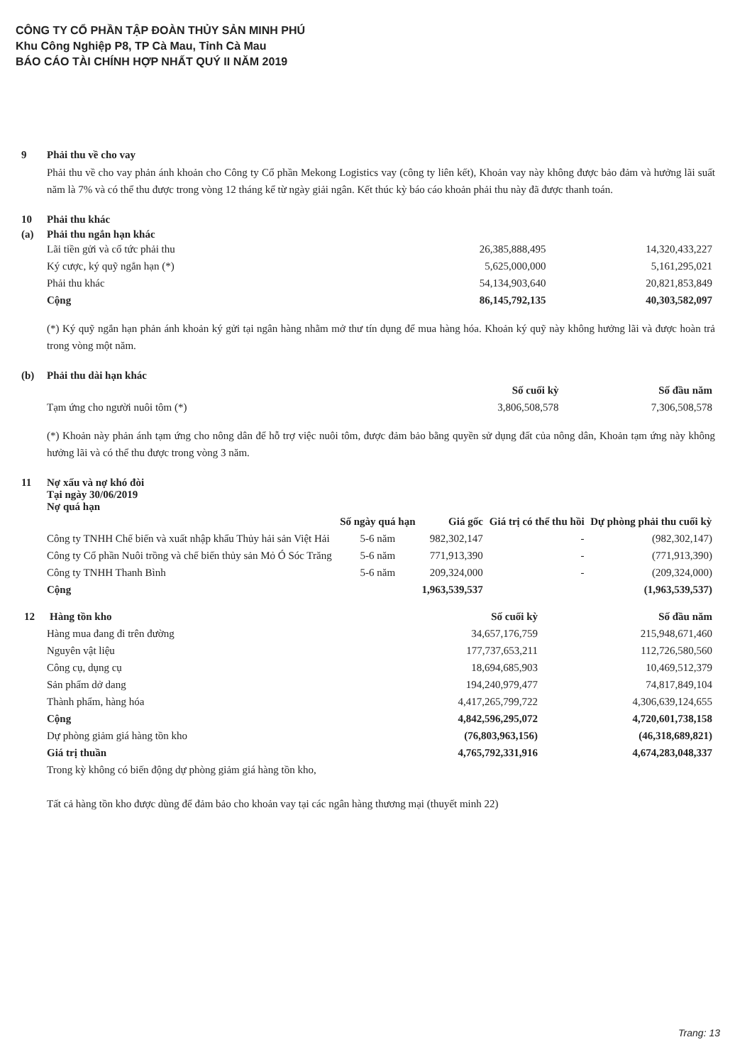CÔNG TY CỔ PHẦN TẬP ĐOÀN THỦY SẢN MINH PHÚ
Khu Công Nghiệp P8, TP Cà Mau, Tỉnh Cà Mau
BÁO CÁO TÀI CHÍNH HỢP NHẤT QUÝ II NĂM 2019
9 Phải thu về cho vay
Phải thu về cho vay phản ánh khoản cho Công ty Cổ phần Mekong Logistics vay (công ty liên kết), Khoản vay này không được bảo đảm và hưởng lãi suất năm là 7% và có thể thu được trong vòng 12 tháng kể từ ngày giải ngân. Kết thúc kỳ báo cáo khoản phải thu này đã được thanh toán.
10 Phải thu khác
(a) Phải thu ngắn hạn khác
| Lãi tiền gửi và cổ tức phải thu | 26,385,888,495 | 14,320,433,227 |
| Ký cược, ký quỹ ngắn hạn (*) | 5,625,000,000 | 5,161,295,021 |
| Phải thu khác | 54,134,903,640 | 20,821,853,849 |
| Cộng | 86,145,792,135 | 40,303,582,097 |
(*) Ký quỹ ngắn hạn phản ánh khoản ký gửi tại ngân hàng nhằm mở thư tín dụng để mua hàng hóa. Khoản ký quỹ này không hưởng lãi và được hoàn trả trong vòng một năm.
(b) Phải thu dài hạn khác
| | Số cuối kỳ | Số đầu năm |
| --- | --- | --- |
| Tạm ứng cho người nuôi tôm (*) | 3,806,508,578 | 7,306,508,578 |
(*) Khoản này phản ánh tạm ứng cho nông dân để hỗ trợ việc nuôi tôm, được đảm bảo bằng quyền sử dụng đất của nông dân, Khoản tạm ứng này không hưởng lãi và có thể thu được trong vòng 3 năm.
11 Nợ xấu và nợ khó đòi
Tại ngày 30/06/2019
Nợ quá hạn
| | Số ngày quá hạn | Giá gốc | Giá trị có thể thu hồi | Dự phòng phải thu cuối kỳ |
| --- | --- | --- | --- | --- |
| Công ty TNHH Chế biến và xuất nhập khẩu Thủy hải sản Việt Hải | 5-6 năm | 982,302,147 | - | (982,302,147) |
| Công ty Cổ phần Nuôi trồng và chế biến thủy sản Mỏ Ó Sóc Trăng | 5-6 năm | 771,913,390 | - | (771,913,390) |
| Công ty TNHH Thanh Bình | 5-6 năm | 209,324,000 | - | (209,324,000) |
| Cộng | | 1,963,539,537 | | (1,963,539,537) |
| 12 Hàng tồn kho | Số cuối kỳ | Số đầu năm |
| --- | --- | --- |
| Hàng mua đang đi trên đường | 34,657,176,759 | 215,948,671,460 |
| Nguyên vật liệu | 177,737,653,211 | 112,726,580,560 |
| Công cụ, dụng cụ | 18,694,685,903 | 10,469,512,379 |
| Sản phẩm dở dang | 194,240,979,477 | 74,817,849,104 |
| Thành phẩm, hàng hóa | 4,417,265,799,722 | 4,306,639,124,655 |
| Cộng | 4,842,596,295,072 | 4,720,601,738,158 |
| Dự phòng giảm giá hàng tồn kho | (76,803,963,156) | (46,318,689,821) |
| Giá trị thuần | 4,765,792,331,916 | 4,674,283,048,337 |
Trong kỳ không có biến động dự phòng giảm giá hàng tồn kho,
Tất cả hàng tồn kho được dùng để đảm bảo cho khoản vay tại các ngân hàng thương mại (thuyết minh 22)
Trang: 13